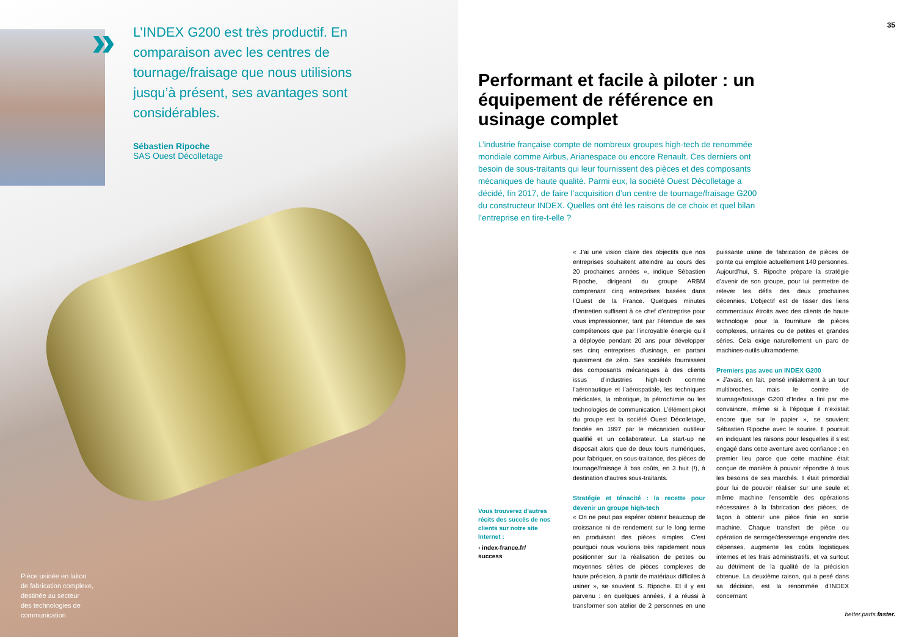»
L’INDEX G200 est très productif. En comparaison avec les centres de tournage/fraisage que nous utilisions jusqu’à présent, ses avantages sont considérables.
Sébastien Ripoche
SAS Ouest Décolletage
Pièce usinée en laiton
de fabrication complexe,
destinée au secteur
des technologies de
communication
35
Performant et facile à piloter : un équipement de référence en usinage complet
L’industrie française compte de nombreux groupes high-tech de renommée mondiale comme Airbus, Arianespace ou encore Renault. Ces derniers ont besoin de sous-traitants qui leur fournissent des pièces et des composants mécaniques de haute qualité. Parmi eux, la société Ouest Décolletage a décidé, fin 2017, de faire l’acquisition d’un centre de tournage/fraisage G200 du constructeur INDEX. Quelles ont été les raisons de ce choix et quel bilan l’entreprise en tire-t-elle ?
Vous trouverez d'autres récits des succès de nos clients sur notre site Internet :
› index-france.fr/ success
« J’ai une vision claire des objectifs que nos entreprises souhaitent atteindre au cours des 20 prochaines années », indique Sébastien Ripoche, dirigeant du groupe ARBM comprenant cinq entreprises basées dans l’Ouest de la France. Quelques minutes d’entretien suffisent à ce chef d’entreprise pour vous impressionner, tant par l’étendue de ses compétences que par l’incroyable énergie qu’il a déployée pendant 20 ans pour développer ses cinq entreprises d’usinage, en partant quasiment de zéro. Ses sociétés fournissent des composants mécaniques à des clients issus d’industries high-tech comme l’aéronautique et l’aérospatiale, les techniques médicales, la robotique, la pétrochimie ou les technologies de communication. L’élément pivot du groupe est la société Ouest Décolletage, fondée en 1997 par le mécanicien outilleur qualifié et un collaborateur. La start-up ne disposait alors que de deux tours numériques, pour fabriquer, en sous-traitance, des pièces de tournage/fraisage à bas coûts, en 3 huit (!), à destination d’autres sous-traitants.
Stratégie et ténacité : la recette pour devenir un groupe high-tech
« On ne peut pas espérer obtenir beaucoup de croissance ni de rendement sur le long terme en produisant des pièces simples. C’est pourquoi nous voulions très rapidement nous positionner sur la réalisation de petites ou moyennes séries de pièces complexes de haute précision, à partir de matériaux difficiles à usiner », se souvient S. Ripoche. Et il y est parvenu : en quelques années, il a réussi à transformer son atelier de 2 personnes en une puissante usine de fabrication de pièces de pointe qui emploie actuellement 140 personnes. Aujourd’hui, S. Ripoche prépare la stratégie d’avenir de son groupe, pour lui permettre de relever les défis des deux prochaines décennies. L’objectif est de tisser des liens commerciaux étroits avec des clients de haute technologie pour la fourniture de pièces complexes, unitaires ou de petites et grandes séries. Cela exige naturellement un parc de machines-outils ultramoderne.
Premiers pas avec un INDEX G200
« J’avais, en fait, pensé initialement à un tour multibroches, mais le centre de tournage/fraisage G200 d’Index a fini par me convaincre, même si à l’époque il n’existait encore que sur le papier », se souvient Sébastien Ripoche avec le sourire. Il poursuit en indiquant les raisons pour lesquelles il s’est engagé dans cette aventure avec confiance : en premier lieu parce que cette machine était conçue de manière à pouvoir répondre à tous les besoins de ses marchés. Il était primordial pour lui de pouvoir réaliser sur une seule et même machine l’ensemble des opérations nécessaires à la fabrication des pièces, de façon à obtenir une pièce finie en sortie machine. Chaque transfert de pièce ou opération de serrage/desserrage engendre des dépenses, augmente les coûts logistiques internes et les frais administratifs, et va surtout au détriment de la qualité de la précision obtenue. La deuxième raison, qui a pesé dans sa décision, est la renommée d’INDEX concernant
better.parts.faster.